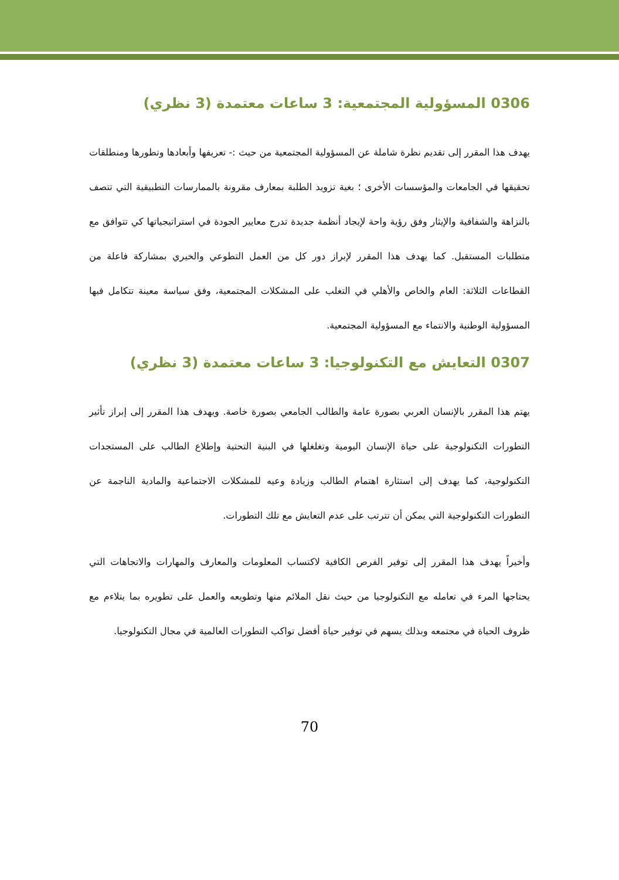0306 المسؤولية المجتمعية: 3 ساعات معتمدة (3 نظري)
يهدف هذا المقرر إلى تقديم نظرة شاملة عن المسؤولية المجتمعية من حيث :- تعريفها وأبعادها وتطورها ومنطلقات تحقيقها في الجامعات والمؤسسات الأخرى ؛ بغية تزويد الطلبة بمعارف مقرونة بالممارسات التطبيقية التي تتصف بالنزاهة والشفافية والإيثار وفق رؤية واحة لإيجاد أنظمة جديدة تدرج معايير الجودة في استراتيجياتها كي تتوافق مع متطلبات المستقبل. كما يهدف هذا المقرر لإبراز دور كل من العمل التطوعي والخيري بمشاركة فاعلة من القطاعات الثلاثة: العام والخاص والأهلي في التغلب على المشكلات المجتمعية، وفق سياسة معينة تتكامل فيها المسؤولية الوطنية والانتماء مع المسؤولية المجتمعية.
0307 التعايش مع التكنولوجيا: 3 ساعات معتمدة (3 نظري)
يهتم هذا المقرر بالإنسان العربي بصورة عامة والطالب الجامعي بصورة خاصة. ويهدف هذا المقرر إلى إبراز تأثير التطورات التكنولوجية على حياة الإنسان اليومية وتغلغلها في البنية التحتية وإطلاع الطالب على المستجدات التكنولوجية، كما يهدف إلى استثارة اهتمام الطالب وزيادة وعيه للمشكلات الاجتماعية والمادية الناجمة عن التطورات التكنولوجية التي يمكن أن تترتب على عدم التعايش مع تلك التطورات.
وأخيراً يهدف هذا المقرر إلى توفير الفرص الكافية لاكتساب المعلومات والمعارف والمهارات والاتجاهات التي يحتاجها المرء في تعامله مع التكنولوجيا من حيث نقل الملائم منها وتطويعه والعمل على تطويره بما يتلاءم مع ظروف الحياة في مجتمعه وبذلك يسهم في توفير حياة أفضل تواكب التطورات العالمية في مجال التكنولوجيا.
70